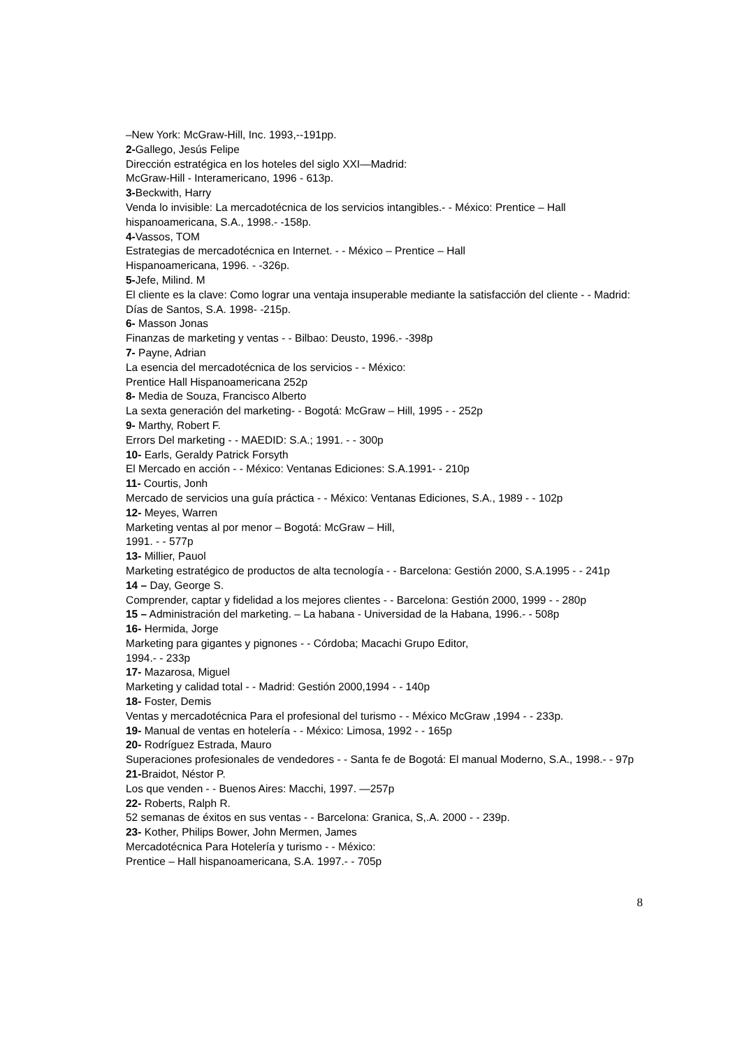–New York: McGraw-Hill, Inc. 1993,--191pp.
2-Gallego, Jesús Felipe
Dirección estratégica en los hoteles del siglo XXI—Madrid:
McGraw-Hill - Interamericano, 1996 - 613p.
3-Beckwith, Harry
Venda lo invisible: La mercadotécnica de los servicios intangibles.- - México: Prentice – Hall hispanoamericana, S.A., 1998.- -158p.
4-Vassos, TOM
Estrategias de mercadotécnica en Internet. - - México – Prentice – Hall
Hispanoamericana, 1996. - -326p.
5-Jefe, Milind. M
El cliente es la clave: Como lograr una ventaja insuperable mediante la satisfacción del cliente - - Madrid: Días de Santos, S.A. 1998- -215p.
6- Masson Jonas
Finanzas de marketing y ventas - - Bilbao: Deusto, 1996.- -398p
7- Payne, Adrian
La esencia del mercadotécnica de los servicios - - México:
Prentice Hall Hispanoamericana 252p
8- Media de Souza, Francisco Alberto
La sexta generación del marketing- - Bogotá: McGraw – Hill, 1995 - - 252p
9- Marthy, Robert F.
Errors Del marketing - - MAEDID: S.A.; 1991. - - 300p
10- Earls, Geraldy Patrick Forsyth
El Mercado en acción - - México: Ventanas Ediciones: S.A.1991- - 210p
11- Courtis, Jonh
Mercado de servicios una guía práctica - - México: Ventanas Ediciones, S.A., 1989 - - 102p
12- Meyes, Warren
Marketing ventas al por menor – Bogotá: McGraw – Hill,
1991. - - 577p
13- Millier, Pauol
Marketing estratégico de productos de alta tecnología - - Barcelona: Gestión 2000, S.A.1995 - - 241p
14 – Day, George S.
Comprender, captar y fidelidad a los mejores clientes - - Barcelona: Gestión 2000, 1999 - - 280p
15 – Administración del marketing. – La habana - Universidad de la Habana, 1996.- - 508p
16- Hermida, Jorge
Marketing para gigantes y pignones - - Córdoba; Macachi Grupo Editor,
1994.- - 233p
17- Mazarosa, Miguel
Marketing y calidad total - - Madrid: Gestión 2000,1994 - - 140p
18- Foster, Demis
Ventas y mercadotécnica Para el profesional del turismo - - México McGraw ,1994 - - 233p.
19- Manual de ventas en hotelería - - México: Limosa, 1992 - - 165p
20- Rodríguez Estrada, Mauro
Superaciones profesionales de vendedores - - Santa fe de Bogotá: El manual Moderno, S.A., 1998.- - 97p
21-Braidot, Néstor P.
Los que venden - - Buenos Aires: Macchi, 1997. —257p
22- Roberts, Ralph R.
52 semanas de éxitos en sus ventas - - Barcelona: Granica, S,.A. 2000 - - 239p.
23- Kother, Philips Bower, John Mermen, James
Mercadotécnica Para Hotelería y turismo - - México:
Prentice – Hall hispanoamericana, S.A. 1997.- - 705p
8